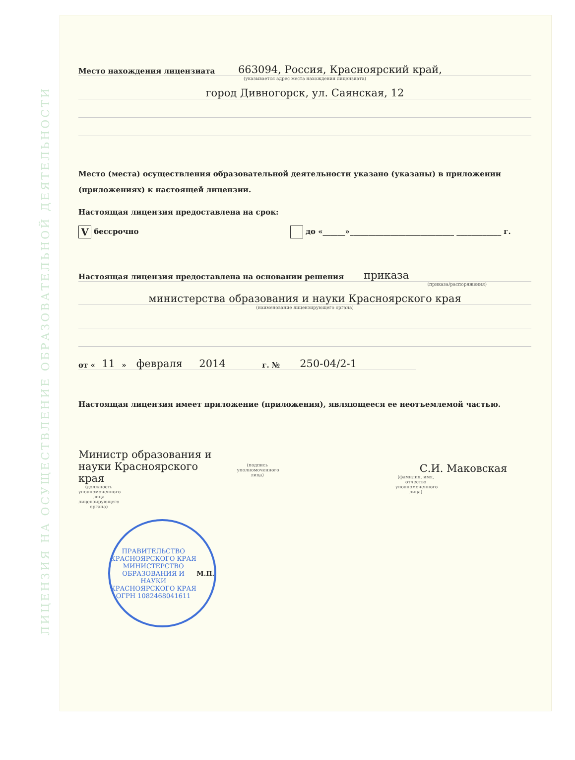ЛИЦЕНЗИЯ НА ОСУЩЕСТВЛЕНИЕ ОБРАЗОВАТЕЛЬНОЙ ДЕЯТЕЛЬНОСТИ
Место нахождения лицензиата 663094, Россия, Красноярский край,
(указывается адрес места нахождения лицензиата)
город Дивногорск, ул. Саянская, 12
Место (места) осуществления образовательной деятельности указано (указаны) в приложении (приложениях) к настоящей лицензии.
Настоящая лицензия предоставлена на срок:
V бессрочно до «______»____________________________ ____________ г.
Настоящая лицензия предоставлена на основании решения приказа
(приказа/распоряжения)
министерства образования и науки Красноярского края
(наименование лицензирующего органа)
от « 11 » февраля 2014 г. № 250-04/2-1
Настоящая лицензия имеет приложение (приложения), являющееся ее неотъемлемой частью.
Министр образования и науки Красноярского края
(должность уполномоченного лица лицензирующего органа)
(подпись уполномоченного лица)
С.И. Маковская
(фамилия, имя, отчество уполномоченного лица)
ПРАВИТЕЛЬСТВО КРАСНОЯРСКОГО КРАЯ
МИНИСТЕРСТВО ОБРАЗОВАНИЯ И НАУКИ КРАСНОЯРСКОГО КРАЯ
ОГРН 1082468041611
М.П.